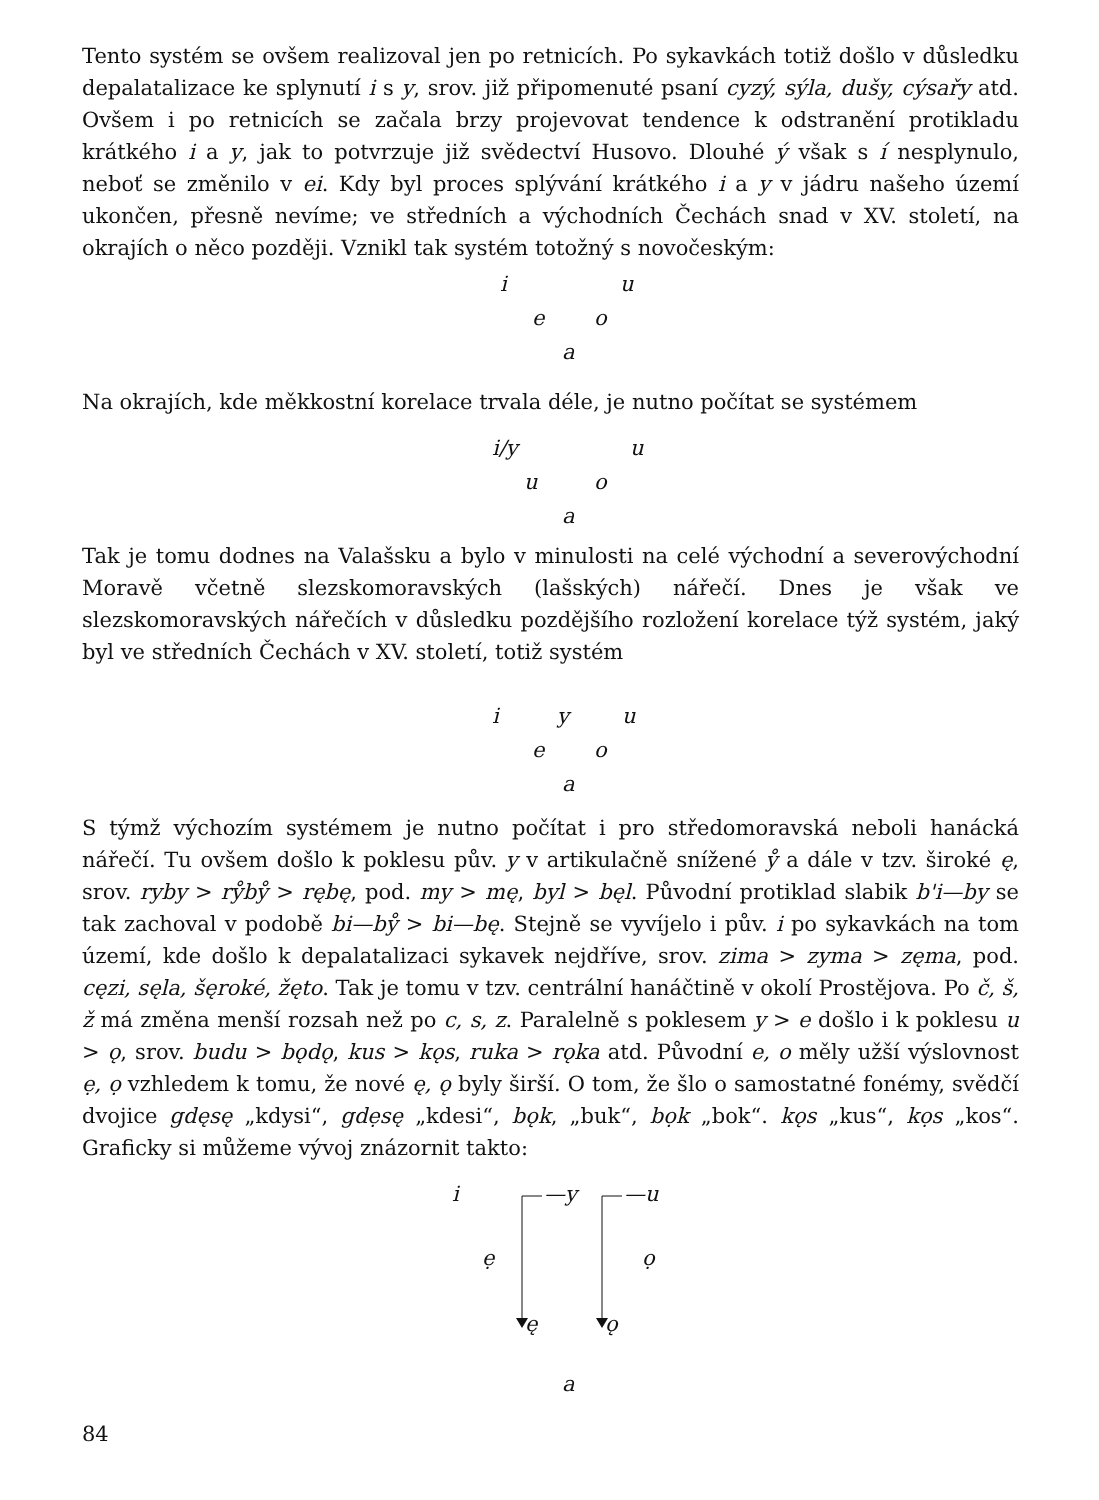Tento systém se ovšem realizoval jen po retnicích. Po sykavkách totiž došlo v důsledku depalatalizace ke splynutí i s y, srov. již připomenuté psaní cyzý, sýla, dušy, cýsařy atd. Ovšem i po retnicích se začala brzy projevovat tendence k odstranění protikladu krátkého i a y, jak to potvrzuje již svědectví Husovo. Dlouhé ý však s í nesplynulo, neboť se změnilo v ei. Kdy byl proces splývání krátkého i a y v jádru našeho území ukončen, přesně nevíme; ve středních a východních Čechách snad v XV. století, na okrajích o něco později. Vznikl tak systém totožný s novočeským:
i u
e o
a
Na okrajích, kde měkkostní korelace trvala déle, je nutno počítat se systémem
i/y u
u o
a
Tak je tomu dodnes na Valašsku a bylo v minulosti na celé východní a severovýchodní Moravě včetně slezskomoravských (lašských) nářečí. Dnes je však ve slezskomoravských nářečích v důsledku pozdějšího rozložení korelace týž systém, jaký byl ve středních Čechách v XV. století, totiž systém
i y u
e o
a
S týmž výchozím systémem je nutno počítat i pro středomoravská neboli hanácká nářečí. Tu ovšem došlo k poklesu pův. y v artikulačně snížené ẙ a dále v tzv. široké ę, srov. ryby > rẙbẙ > rębę, pod. my > mę, byl > bęl. Původní protiklad slabik b'i—by se tak zachoval v podobě bi—bẙ > bi—bę. Stejně se vyvíjelo i pův. i po sykavkách na tom území, kde došlo k depalatalizaci sykavek nejdříve, srov. zima > zyma > zęma, pod. cęzi, sęla, šęroké, žęto. Tak je tomu v tzv. centrální hanáčtině v okolí Prostějova. Po č, š, ž má změna menší rozsah než po c, s, z. Paralelně s poklesem y > e došlo i k poklesu u > ǫ, srov. budu > bǫdǫ, kus > kǫs, ruka > rǫka atd. Původní e, o měly užší výslovnost ẹ, ọ vzhledem k tomu, že nové ę, ǫ byly širší. O tom, že šlo o samostatné fonémy, svědčí dvojice gdęsę „kdysi“, gdẹsę „kdesi“, bǫk, „buk“, bọk „bok“. kǫs „kus“, kọs „kos“. Graficky si můžeme vývoj znázornit takto:
i —y —u
ẹ ọ
ę ǫ
a
84